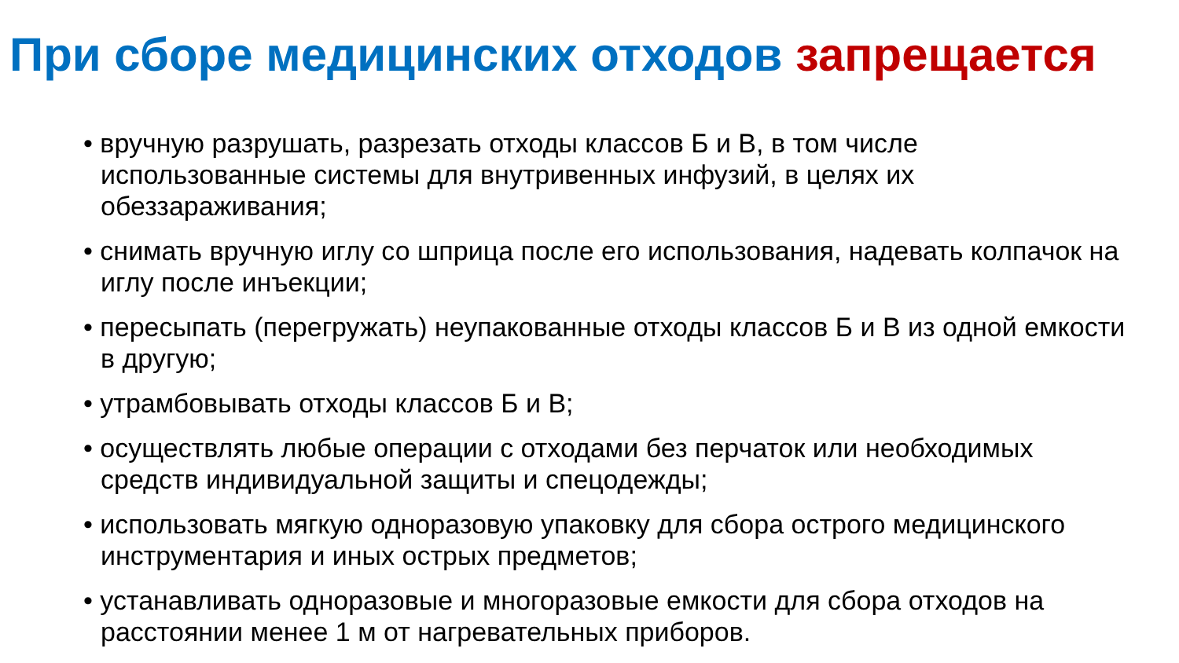При сборе медицинских отходов запрещается
• вручную разрушать, разрезать отходы классов Б и В, в том числе использованные системы для внутривенных инфузий, в целях их обеззараживания;
• снимать вручную иглу со шприца после его использования, надевать колпачок на иглу после инъекции;
• пересыпать (перегружать) неупакованные отходы классов Б и В из одной емкости в другую;
• утрамбовывать отходы классов Б и В;
• осуществлять любые операции с отходами без перчаток или необходимых средств индивидуальной защиты и спецодежды;
• использовать мягкую одноразовую упаковку для сбора острого медицинского инструментария и иных острых предметов;
• устанавливать одноразовые и многоразовые емкости для сбора отходов на расстоянии менее 1 м от нагревательных приборов.